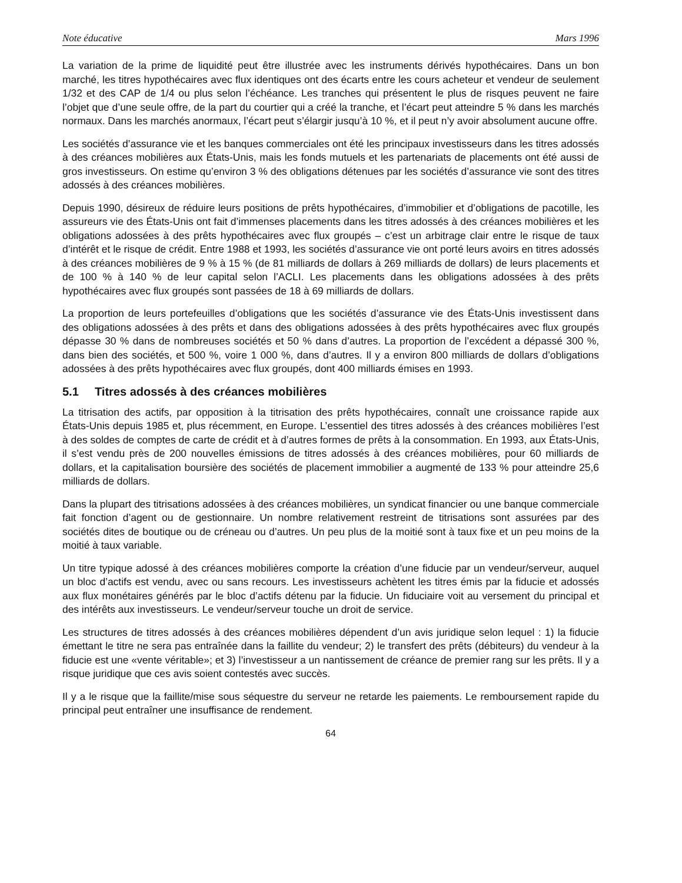Note éducative Mars 1996
La variation de la prime de liquidité peut être illustrée avec les instruments dérivés hypothécaires. Dans un bon marché, les titres hypothécaires avec flux identiques ont des écarts entre les cours acheteur et vendeur de seulement 1/32 et des CAP de 1/4 ou plus selon l’échéance. Les tranches qui présentent le plus de risques peuvent ne faire l’objet que d’une seule offre, de la part du courtier qui a créé la tranche, et l’écart peut atteindre 5 % dans les marchés normaux. Dans les marchés anormaux, l’écart peut s’élargir jusqu’à 10 %, et il peut n’y avoir absolument aucune offre.
Les sociétés d’assurance vie et les banques commerciales ont été les principaux investisseurs dans les titres adossés à des créances mobilières aux États-Unis, mais les fonds mutuels et les partenariats de placements ont été aussi de gros investisseurs. On estime qu’environ 3 % des obligations détenues par les sociétés d’assurance vie sont des titres adossés à des créances mobilières.
Depuis 1990, désireux de réduire leurs positions de prêts hypothécaires, d’immobilier et d’obligations de pacotille, les assureurs vie des États-Unis ont fait d’immenses placements dans les titres adossés à des créances mobilières et les obligations adossées à des prêts hypothécaires avec flux groupés – c’est un arbitrage clair entre le risque de taux d’intérêt et le risque de crédit. Entre 1988 et 1993, les sociétés d’assurance vie ont porté leurs avoirs en titres adossés à des créances mobilières de 9 % à 15 % (de 81 milliards de dollars à 269 milliards de dollars) de leurs placements et de 100 % à 140 % de leur capital selon l’ACLI. Les placements dans les obligations adossées à des prêts hypothécaires avec flux groupés sont passées de 18 à 69 milliards de dollars.
La proportion de leurs portefeuilles d’obligations que les sociétés d’assurance vie des États-Unis investissent dans des obligations adossées à des prêts et dans des obligations adossées à des prêts hypothécaires avec flux groupés dépasse 30 % dans de nombreuses sociétés et 50 % dans d’autres. La proportion de l’excédent a dépassé 300 %, dans bien des sociétés, et 500 %, voire 1 000 %, dans d’autres. Il y a environ 800 milliards de dollars d’obligations adossées à des prêts hypothécaires avec flux groupés, dont 400 milliards émises en 1993.
5.1 Titres adossés à des créances mobilières
La titrisation des actifs, par opposition à la titrisation des prêts hypothécaires, connaît une croissance rapide aux États-Unis depuis 1985 et, plus récemment, en Europe. L’essentiel des titres adossés à des créances mobilières l’est à des soldes de comptes de carte de crédit et à d’autres formes de prêts à la consommation. En 1993, aux États-Unis, il s’est vendu près de 200 nouvelles émissions de titres adossés à des créances mobilières, pour 60 milliards de dollars, et la capitalisation boursière des sociétés de placement immobilier a augmenté de 133 % pour atteindre 25,6 milliards de dollars.
Dans la plupart des titrisations adossées à des créances mobilières, un syndicat financier ou une banque commerciale fait fonction d’agent ou de gestionnaire. Un nombre relativement restreint de titrisations sont assurées par des sociétés dites de boutique ou de créneau ou d’autres. Un peu plus de la moitié sont à taux fixe et un peu moins de la moitié à taux variable.
Un titre typique adossé à des créances mobilières comporte la création d’une fiducie par un vendeur/serveur, auquel un bloc d’actifs est vendu, avec ou sans recours. Les investisseurs achètent les titres émis par la fiducie et adossés aux flux monétaires générés par le bloc d’actifs détenu par la fiducie. Un fiduciaire voit au versement du principal et des intérêts aux investisseurs. Le vendeur/serveur touche un droit de service.
Les structures de titres adossés à des créances mobilières dépendent d’un avis juridique selon lequel : 1) la fiducie émettant le titre ne sera pas entraînée dans la faillite du vendeur; 2) le transfert des prêts (débiteurs) du vendeur à la fiducie est une «vente véritable»; et 3) l’investisseur a un nantissement de créance de premier rang sur les prêts. Il y a risque juridique que ces avis soient contestés avec succès.
Il y a le risque que la faillite/mise sous séquestre du serveur ne retarde les paiements. Le remboursement rapide du principal peut entraîner une insuffisance de rendement.
64